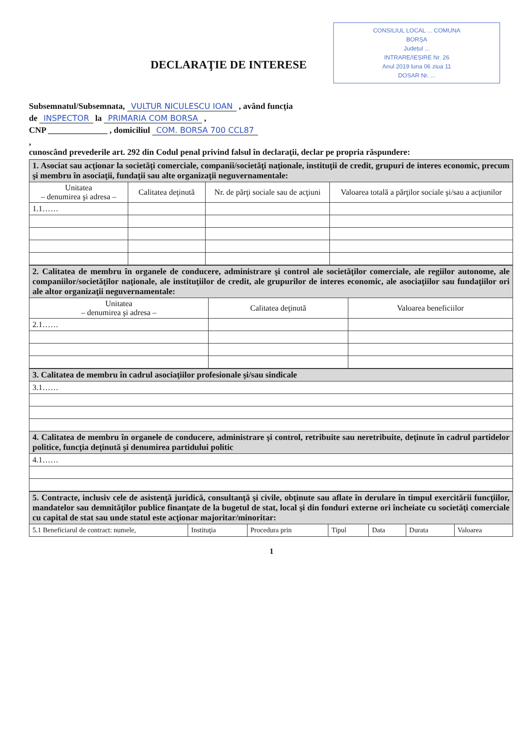CONSILIUL LOCAL ... COMUNA
BORȘA
Județul ...
INTRARE/IEȘIRE Nr. 26
Anul 2019 luna 06 ziua 11
DOSAR Nr. ...
DECLARAŢIE DE INTERESE
Subsemnatul/Subsemnata, VULTUR NICULESCU IOAN , având funcţia
de INSPECTOR la PRIMARIA COM BORSA ,
CNP ______________ , domiciliul COM. BORSA 700 CCL87
,
cunoscând prevederile art. 292 din Codul penal privind falsul în declaraţii, declar pe propria răspundere:
| 1. Asociat sau acţionar la societăţi comerciale, companii/societăţi naţionale, instituţii de credit, grupuri de interes economic, precum şi membru în asociaţii, fundaţii sau alte organizaţii neguvernamentale: | | | |
| Unitatea – denumirea şi adresa – | Calitatea deţinută | Nr. de părţi sociale sau de acţiuni | Valoarea totală a părţilor sociale şi/sau a acţiunilor |
| 1.1…… | | | |
| 2. Calitatea de membru în organele de conducere, administrare şi control ale societăţilor comerciale, ale regiilor autonome, ale companiilor/societăţilor naţionale, ale instituţiilor de credit, ale grupurilor de interes economic, ale asociaţiilor sau fundaţiilor ori ale altor organizaţii neguvernamentale: | | |
| Unitatea – denumirea şi adresa – | Calitatea deţinută | Valoarea beneficiilor |
| 2.1…… | | |
| 3. Calitatea de membru în cadrul asociaţiilor profesionale şi/sau sindicale |
| 3.1…… |
| 4. Calitatea de membru în organele de conducere, administrare şi control, retribuite sau neretribuite, deţinute în cadrul partidelor politice, funcţia deţinută şi denumirea partidului politic |
| 4.1…… |
| 5. Contracte, inclusiv cele de asistenţă juridică, consultanţă şi civile, obţinute sau aflate în derulare în timpul exercitării funcţiilor, mandatelor sau demnităţilor publice finanţate de la bugetul de stat, local şi din fonduri externe ori încheiate cu societăţi comerciale cu capital de stat sau unde statul este acţionar majoritar/minoritar: | | | | | | |
| 5.1 Beneficiarul de contract: numele, | Instituţia | Procedura prin | Tipul | Data | Durata | Valoarea |
1